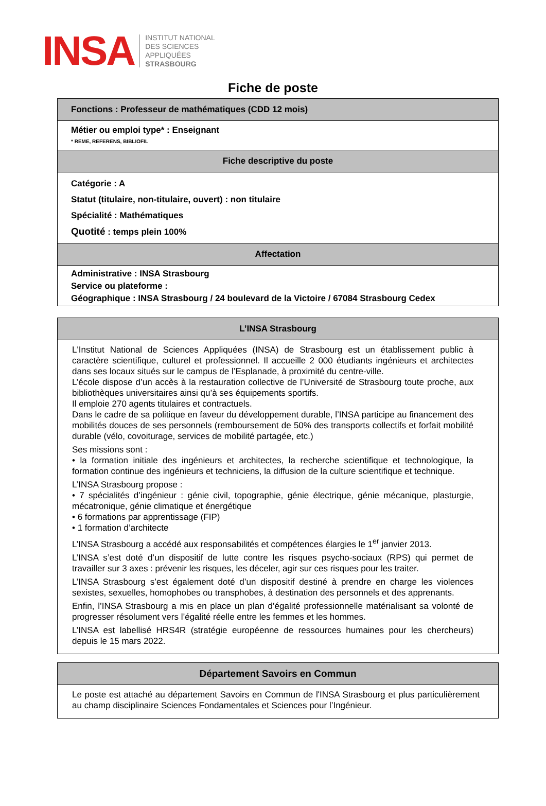INSA
INSTITUT NATIONAL
DES SCIENCES
APPLIQUÉES
STRASBOURG
Fiche de poste
| Fonctions : Professeur de mathématiques (CDD 12 mois) |
| --- |
| Métier ou emploi type* : Enseignant * REME, REFERENS, BIBLIOFIL |
| Fiche descriptive du poste |
| Catégorie : A Statut (titulaire, non-titulaire, ouvert) : non titulaire Spécialité : Mathématiques Quotité : temps plein 100% |
| Affectation |
| Administrative : INSA Strasbourg Service ou plateforme : Géographique : INSA Strasbourg / 24 boulevard de la Victoire / 67084 Strasbourg Cedex |
| L’INSA Strasbourg |
| --- |
| L'Institut National de Sciences Appliquées (INSA) de Strasbourg est un établissement public à caractère scientifique, culturel et professionnel. Il accueille 2 000 étudiants ingénieurs et architectes dans ses locaux situés sur le campus de l’Esplanade, à proximité du centre-ville. L’école dispose d’un accès à la restauration collective de l’Université de Strasbourg toute proche, aux bibliothèques universitaires ainsi qu’à ses équipements sportifs. Il emploie 270 agents titulaires et contractuels. Dans le cadre de sa politique en faveur du développement durable, l’INSA participe au financement des mobilités douces de ses personnels (remboursement de 50% des transports collectifs et forfait mobilité durable (vélo, covoiturage, services de mobilité partagée, etc.) Ses missions sont : • la formation initiale des ingénieurs et architectes, la recherche scientifique et technologique, la formation continue des ingénieurs et techniciens, la diffusion de la culture scientifique et technique. L’INSA Strasbourg propose : • 7 spécialités d’ingénieur : génie civil, topographie, génie électrique, génie mécanique, plasturgie, mécatronique, génie climatique et énergétique • 6 formations par apprentissage (FIP) • 1 formation d’architecte L’INSA Strasbourg a accédé aux responsabilités et compétences élargies le 1<sup>er</sup> janvier 2013. L’INSA s’est doté d’un dispositif de lutte contre les risques psycho-sociaux (RPS) qui permet de travailler sur 3 axes : prévenir les risques, les déceler, agir sur ces risques pour les traiter. L’INSA Strasbourg s’est également doté d’un dispositif destiné à prendre en charge les violences sexistes, sexuelles, homophobes ou transphobes, à destination des personnels et des apprenants. Enfin, l’INSA Strasbourg a mis en place un plan d’égalité professionnelle matérialisant sa volonté de progresser résolument vers l’égalité réelle entre les femmes et les hommes. L’INSA est labellisé HRS4R (stratégie européenne de ressources humaines pour les chercheurs) depuis le 15 mars 2022. |
| Département Savoirs en Commun |
| --- |
| Le poste est attaché au département Savoirs en Commun de l'INSA Strasbourg et plus particulièrement au champ disciplinaire Sciences Fondamentales et Sciences pour l’Ingénieur. |